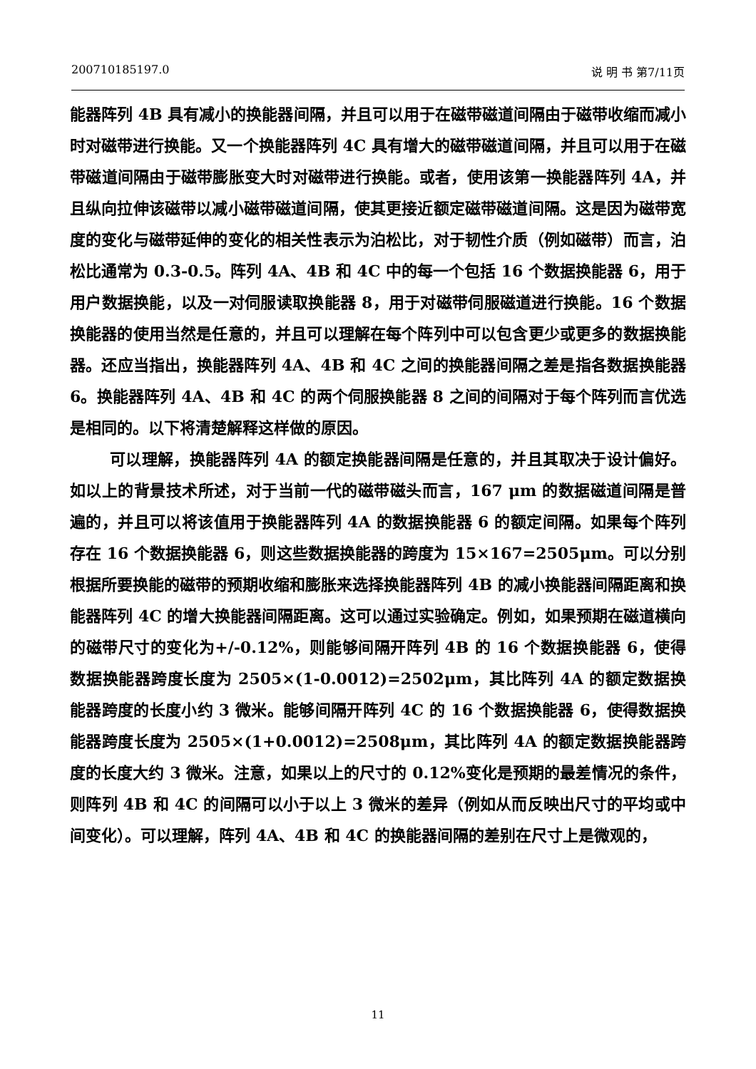200710185197.0 说 明 书 第7/11页
能器阵列 4B 具有减小的换能器间隔，并且可以用于在磁带磁道间隔由于磁带收缩而减小时对磁带进行换能。又一个换能器阵列 4C 具有增大的磁带磁道间隔，并且可以用于在磁带磁道间隔由于磁带膨胀变大时对磁带进行换能。或者，使用该第一换能器阵列 4A，并且纵向拉伸该磁带以减小磁带磁道间隔，使其更接近额定磁带磁道间隔。这是因为磁带宽度的变化与磁带延伸的变化的相关性表示为泊松比，对于韧性介质（例如磁带）而言，泊松比通常为 0.3-0.5。阵列 4A、4B 和 4C 中的每一个包括 16 个数据换能器 6，用于用户数据换能，以及一对伺服读取换能器 8，用于对磁带伺服磁道进行换能。16 个数据换能器的使用当然是任意的，并且可以理解在每个阵列中可以包含更少或更多的数据换能器。还应当指出，换能器阵列 4A、4B 和 4C 之间的换能器间隔之差是指各数据换能器 6。换能器阵列 4A、4B 和 4C 的两个伺服换能器 8 之间的间隔对于每个阵列而言优选是相同的。以下将清楚解释这样做的原因。
可以理解，换能器阵列 4A 的额定换能器间隔是任意的，并且其取决于设计偏好。如以上的背景技术所述，对于当前一代的磁带磁头而言，167 μm 的数据磁道间隔是普遍的，并且可以将该值用于换能器阵列 4A 的数据换能器 6 的额定间隔。如果每个阵列存在 16 个数据换能器 6，则这些数据换能器的跨度为 15×167=2505μm。可以分别根据所要换能的磁带的预期收缩和膨胀来选择换能器阵列 4B 的减小换能器间隔距离和换能器阵列 4C 的增大换能器间隔距离。这可以通过实验确定。例如，如果预期在磁道横向的磁带尺寸的变化为+/-0.12%，则能够间隔开阵列 4B 的 16 个数据换能器 6，使得数据换能器跨度长度为 2505×(1-0.0012)=2502μm，其比阵列 4A 的额定数据换能器跨度的长度小约 3 微米。能够间隔开阵列 4C 的 16 个数据换能器 6，使得数据换能器跨度长度为 2505×(1+0.0012)=2508μm，其比阵列 4A 的额定数据换能器跨度的长度大约 3 微米。注意，如果以上的尺寸的 0.12%变化是预期的最差情况的条件，则阵列 4B 和 4C 的间隔可以小于以上 3 微米的差异（例如从而反映出尺寸的平均或中间变化）。可以理解，阵列 4A、4B 和 4C 的换能器间隔的差别在尺寸上是微观的，
11